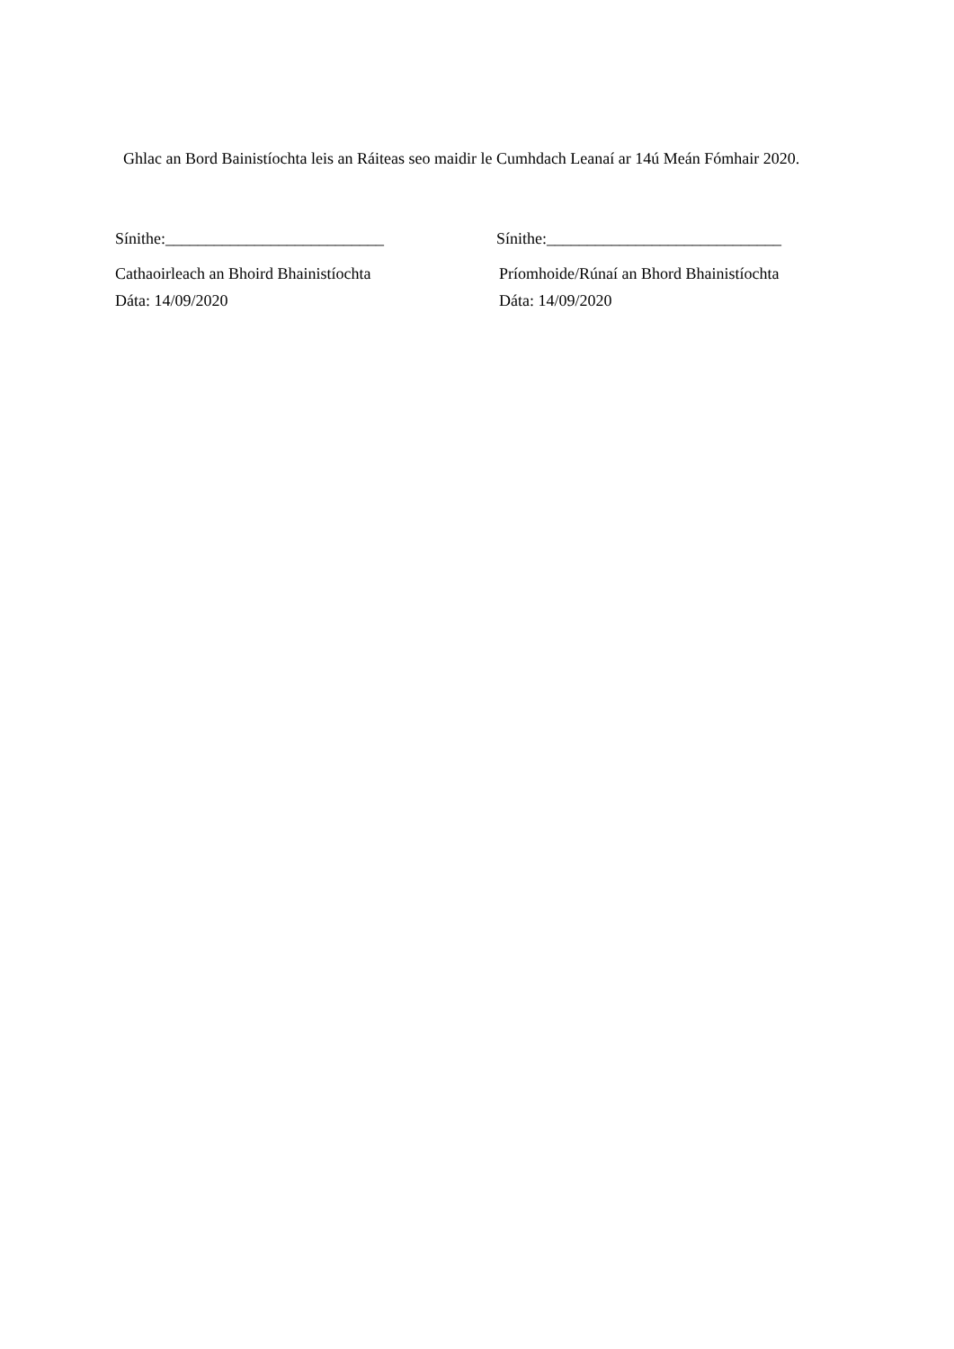Ghlac an Bord Bainistíochta leis an Ráiteas seo maidir le Cumhdach Leanaí ar 14ú Meán Fómhair 2020.
Sínithe:___________________________ Sínithe:_____________________________
Cathaoirleach an Bhoird Bhainistíochta Príomhoide/Rúnaí an Bhord Bhainistíochta
Dáta: 14/09/2020 Dáta: 14/09/2020